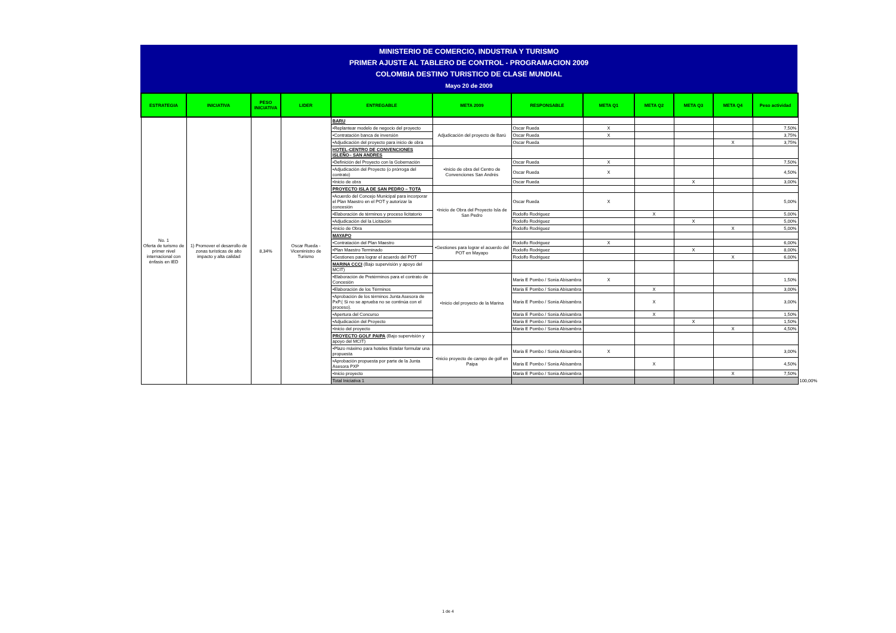MINISTERIO DE COMERCIO, INDUSTRIA Y TURISMO
PRIMER AJUSTE AL TABLERO DE CONTROL - PROGRAMACION 2009
COLOMBIA DESTINO TURISTICO DE CLASE MUNDIAL
Mayo 20 de 2009
| ESTRATEGIA | INICIATIVA | PESO INICIATIVA | LIDER | ENTREGABLE | META 2009 | RESPONSABLE | META Q1 | META Q2 | META Q3 | META Q4 | Peso actividad | | | | |
| --- | --- | --- | --- | --- | --- | --- | --- | --- | --- | --- | --- | --- | --- | --- | --- |
| No. 1 Oferta de turismo de primer nivel internacional con énfasis en IED | 1) Promover el desarrollo de zonas turísticas de alto impacto y alta calidad | 8,34% | Oscar Rueda - Viceministro de Turismo | BARU | | | | | | | | | | | |
| | | | | •Replantear modelo de negocio del proyecto | Adjudicación del proyecto de Barú | Oscar Rueda | X | | | | 7,50% | | | | |
| | | | | •Contratación banca de inversión | | Oscar Rueda | X | | | | 3,75% | | | | |
| | | | | •Adjudicación del proyecto para inicio de obra | | Oscar Rueda | | | | X | 3,75% | | | | |
| | | | | HOTEL-CENTRO DE CONVENCIONES ISLEÑO– SAN ANDRES | | | | | | | | | | | |
| | | | | •Definición del Proyecto con la Gobernación | •Inicio de obra del Centro de Convenciones San Andrés | Oscar Rueda | X | | | | 7,50% | | | | |
| | | | | •Adjudicación del Proyecto (o prórroga del contrato) | | Oscar Rueda | X | | | | 4,50% | | | | |
| | | | | •Inicio de obra | | Oscar Rueda | | | X | | 3,00% | | | | |
| | | | | PROYECTO ISLA DE SAN PEDRO – TOTA | | | | | | | | | | | |
| | | | | •Acuerdo del Concejo Municipal para incorporar el Plan Maestro en el POT y autorizar la concesión | •Inicio de Obra del Proyecto Isla de San Pedro | Oscar Rueda | X | | | | 5,00% | | | | |
| | | | | •Elaboración de términos y proceso licitatorio | | Rodolfo Rodriguez | | X | | | 5,00% | | | | |
| | | | | •Adjudicación del la Licitación | | Rodolfo Rodriguez | | | X | | 5,00% | | | | |
| | | | | •Inicio de Obra | | Rodolfo Rodriguez | | | | X | 5,00% | | | | |
| | | | | MAYAPO | | | | | | | | | | | |
| | | | | •Contratación del Plan Maestro | •Gestiones para lograr el acuerdo del POT en Mayapo | Rodolfo Rodriguez | X | | | | 6,00% | | | | |
| | | | | •Plan Maestro Terminado | | Rodolfo Rodriguez | | | X | | 8,00% | | | | |
| | | | | •Gestiones para lograr el acuerdo del POT | | Rodolfo Rodriguez | | | | X | 6,00% | | | | |
| | | | | MARINA CCCI (Bajo supervisión y apoyo del MCIT) | | | | | | | | | | | |
| | | | | •Elaboración de Pretérminos para el contrato de Concesión | •Inicio del proyecto de la Marina | Maria E Pombo / Sonia Abisambra | X | | | | 1,50% | | | | |
| | | | | •Elaboración de los Términos | | Maria E Pombo / Sonia Abisambra | | X | | | 3,00% | | | | |
| | | | | •Aprobación de los términos Junta Asesora de PxP.( Si no se aprueba no se continúa con el proceso). | | Maria E Pombo / Sonia Abisambra | | X | | | 3,00% | | | | |
| | | | | •Apertura del Concurso | | Maria E Pombo / Sonia Abisambra | | X | | | 1,50% | | | | |
| | | | | •Adjudicación del Proyecto | | Maria E Pombo / Sonia Abisambra | | | X | | 1,50% | | | | |
| | | | | •Inicio del proyecto | | Maria E Pombo / Sonia Abisambra | | | | X | 4,50% | | | | |
| | | | | PROYECTO GOLF PAIPA (Bajo supervisión y apoyo del MCIT) | | | | | | | | | | | |
| | | | | •Plazo máximo para hoteles Estelar formular una propuesta | •Inicio proyecto de campo de golf en Paipa | Maria E Pombo / Sonia Abisambra | X | | | | 3,00% | | | | |
| | | | | •Aprobación propuesta por parte de la Junta Asesora PXP | | Maria E Pombo / Sonia Abisambra | | X | | | 4,50% | | | | |
| | | | | •Inicio proyecto | | Maria E Pombo / Sonia Abisambra | | | | X | 7,50% | | | | |
| | | | | Total Iniciativa 1 | | | | | | | | | | | 100,00% |
1 de 4